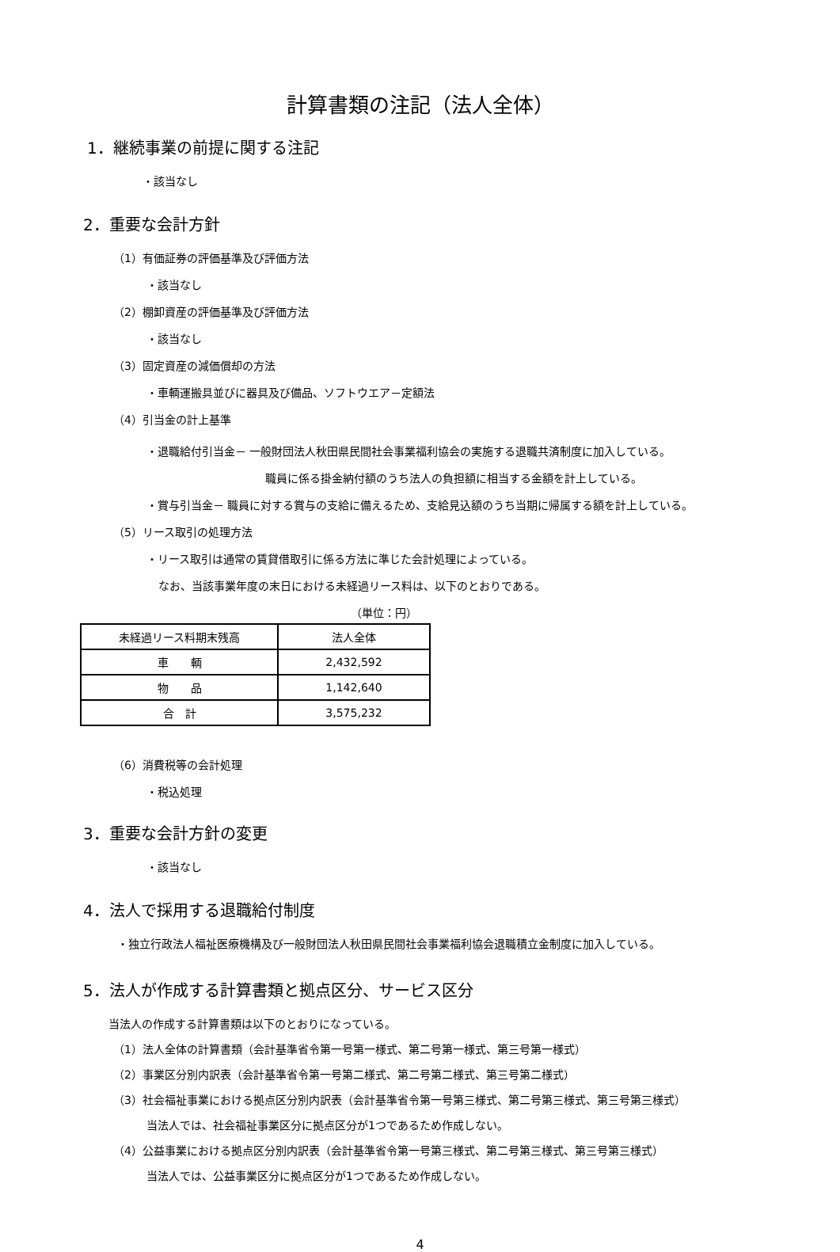計算書類の注記（法人全体）
1．継続事業の前提に関する注記
・該当なし
2．重要な会計方針
（1）有価証券の評価基準及び評価方法
・該当なし
（2）棚卸資産の評価基準及び評価方法
・該当なし
（3）固定資産の減価償却の方法
・車輌運搬具並びに器具及び備品、ソフトウエア－定額法
（4）引当金の計上基準
・退職給付引当金－ 一般財団法人秋田県民間社会事業福利協会の実施する退職共済制度に加入している。
職員に係る掛金納付額のうち法人の負担額に相当する金額を計上している。
・賞与引当金－ 職員に対する賞与の支給に備えるため、支給見込額のうち当期に帰属する額を計上している。
（5）リース取引の処理方法
・リース取引は通常の賃貸借取引に係る方法に準じた会計処理によっている。
なお、当該事業年度の末日における未経過リース料は、以下のとおりである。
（単位：円）
| 未経過リース料期末残高 | 法人全体 |
| 車 輌 | 2,432,592 |
| 物 品 | 1,142,640 |
| 合 計 | 3,575,232 |
（6）消費税等の会計処理
・税込処理
3．重要な会計方針の変更
・該当なし
4．法人で採用する退職給付制度
・独立行政法人福祉医療機構及び一般財団法人秋田県民間社会事業福利協会退職積立金制度に加入している。
5．法人が作成する計算書類と拠点区分、サービス区分
当法人の作成する計算書類は以下のとおりになっている。
（1）法人全体の計算書類（会計基準省令第一号第一様式、第二号第一様式、第三号第一様式）
（2）事業区分別内訳表（会計基準省令第一号第二様式、第二号第二様式、第三号第二様式）
（3）社会福祉事業における拠点区分別内訳表（会計基準省令第一号第三様式、第二号第三様式、第三号第三様式）
当法人では、社会福祉事業区分に拠点区分が1つであるため作成しない。
（4）公益事業における拠点区分別内訳表（会計基準省令第一号第三様式、第二号第三様式、第三号第三様式）
当法人では、公益事業区分に拠点区分が1つであるため作成しない。
4